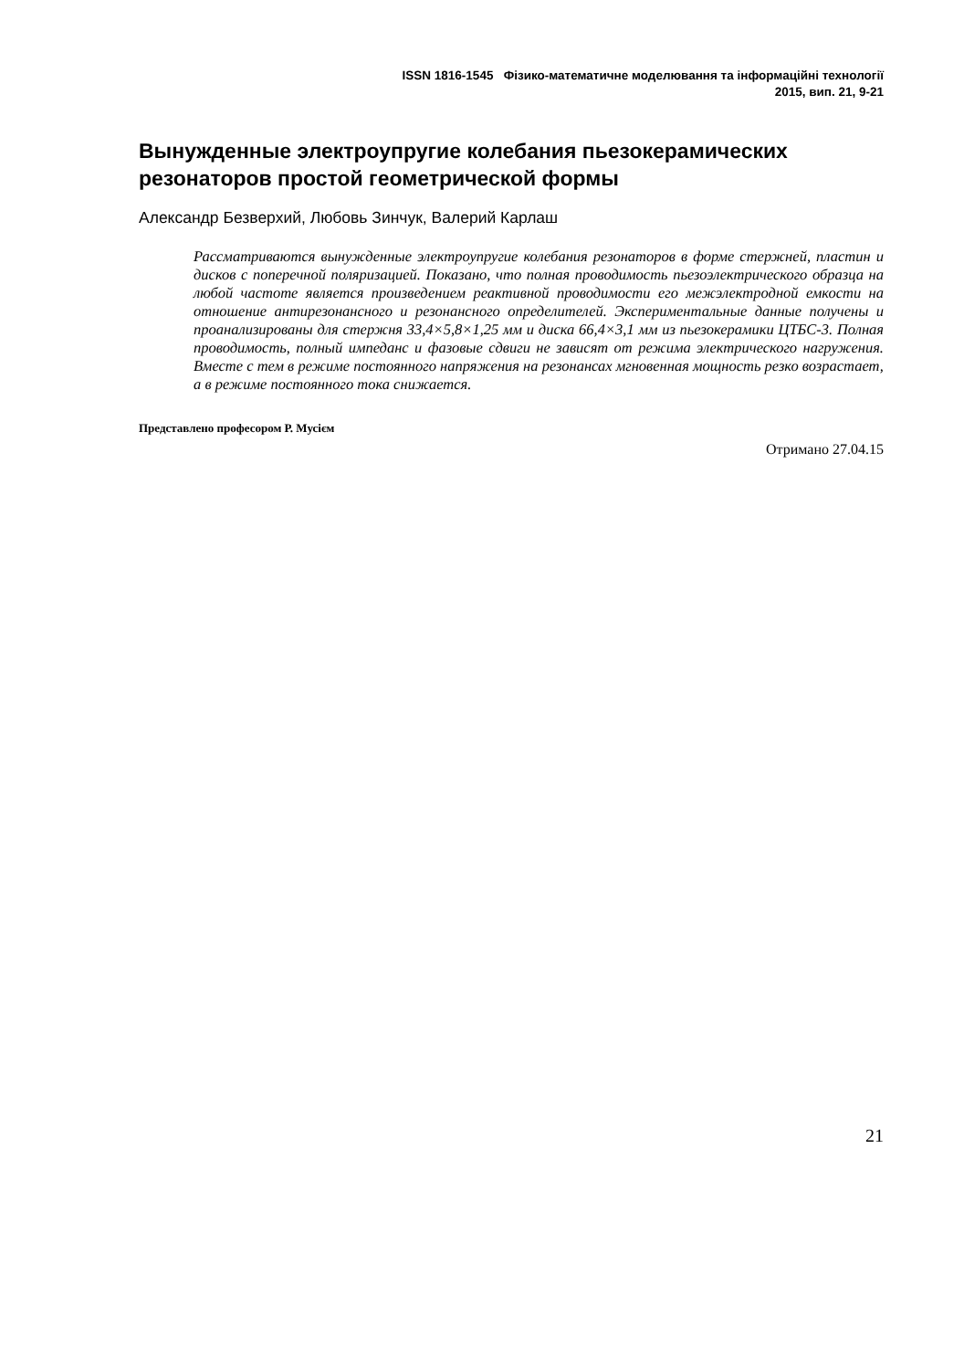ISSN 1816-1545 Фізико-математичне моделювання та інформаційні технології
2015, вип. 21, 9-21
Вынужденные электроупругие колебания пьезокерамических резонаторов простой геометрической формы
Александр Безверхий, Любовь Зинчук, Валерий Карлаш
Рассматриваются вынужденные электроупругие колебания резонаторов в форме стержней, пластин и дисков с поперечной поляризацией. Показано, что полная проводимость пьезоэлектрического образца на любой частоте является произведением реактивной проводимости его межэлектродной емкости на отношение антирезонансного и резонансного определителей. Экспериментальные данные получены и проанализированы для стержня 33,4×5,8×1,25 мм и диска 66,4×3,1 мм из пьезокерамики ЦТБС-3. Полная проводимость, полный импеданс и фазовые сдвиги не зависят от режима электрического нагружения. Вместе с тем в режиме постоянного напряжения на резонансах мгновенная мощность резко возрастает, а в режиме постоянного тока снижается.
Представлено професором Р. Мусієм
Отримано 27.04.15
21